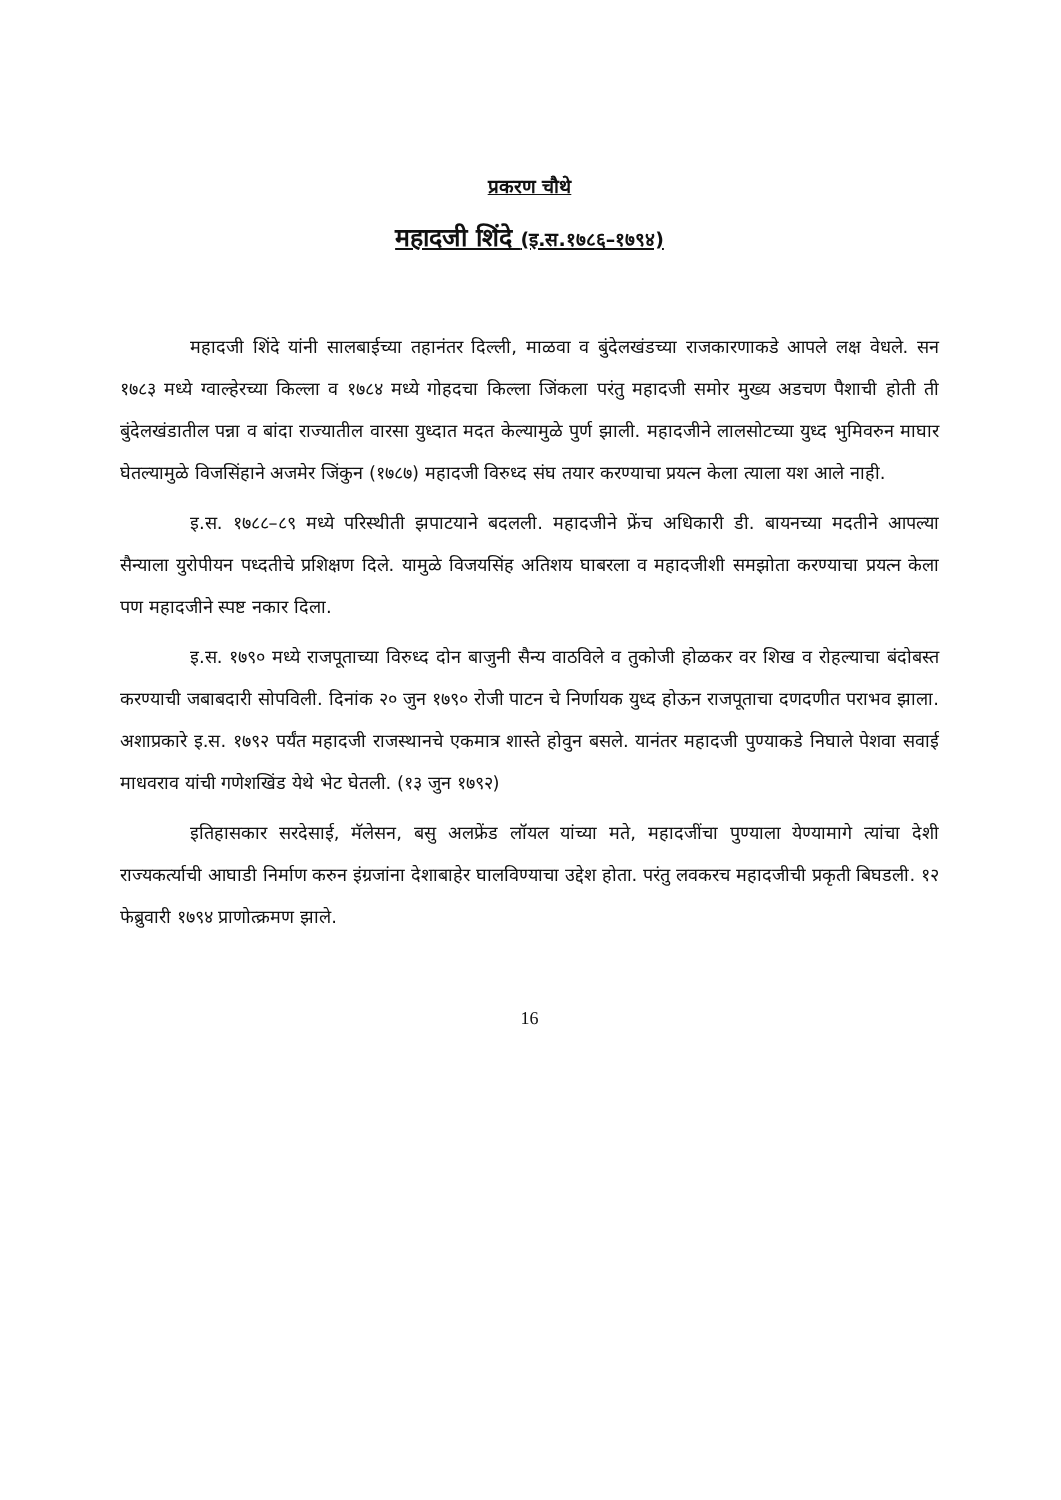प्रकरण चौथे
महादजी शिंदे (इ.स.१७८६–१७९४)
महादजी शिंदे यांनी सालबाईच्या तहानंतर दिल्ली, माळवा व बुंदेलखंडच्या राजकारणाकडे आपले लक्ष वेधले. सन १७८३ मध्ये ग्वाल्हेरच्या किल्ला व १७८४ मध्ये गोहदचा किल्ला जिंकला परंतु महादजी समोर मुख्य अडचण पैशाची होती ती बुंदेलखंडातील पन्ना व बांदा राज्यातील वारसा युध्दात मदत केल्यामुळे पुर्ण झाली. महादजीने लालसोटच्या युध्द भुमिवरुन माघार घेतल्यामुळे विजसिंहाने अजमेर जिंकुन (१७८७) महादजी विरुध्द संघ तयार करण्याचा प्रयत्न केला त्याला यश आले नाही.
इ.स. १७८८–८९ मध्ये परिस्थीती झपाटयाने बदलली. महादजीने फ्रेंच अधिकारी डी. बायनच्या मदतीने आपल्या सैन्याला युरोपीयन पध्दतीचे प्रशिक्षण दिले. यामुळे विजयसिंह अतिशय घाबरला व महादजीशी समझोता करण्याचा प्रयत्न केला पण महादजीने स्पष्ट नकार दिला.
इ.स. १७९० मध्ये राजपूताच्या विरुध्द दोन बाजुनी सैन्य वाठविले व तुकोजी होळकर वर शिख व रोहल्याचा बंदोबस्त करण्याची जबाबदारी सोपविली. दिनांक २० जुन १७९० रोजी पाटन चे निर्णायक युध्द होऊन राजपूताचा दणदणीत पराभव झाला. अशाप्रकारे इ.स. १७९२ पर्यंत महादजी राजस्थानचे एकमात्र शास्ते होवुन बसले. यानंतर महादजी पुण्याकडे निघाले पेशवा सवाई माधवराव यांची गणेशखिंड येथे भेट घेतली. (१३ जुन १७९२)
इतिहासकार सरदेसाई, मॅलेसन, बसु अलफ्रेंड लॉयल यांच्या मते, महादजींचा पुण्याला येण्यामागे त्यांचा देशी राज्यकर्त्याची आघाडी निर्माण करुन इंग्रजांना देशाबाहेर घालविण्याचा उद्देश होता. परंतु लवकरच महादजीची प्रकृती बिघडली. १२ फेब्रुवारी १७९४ प्राणोत्क्रमण झाले.
16